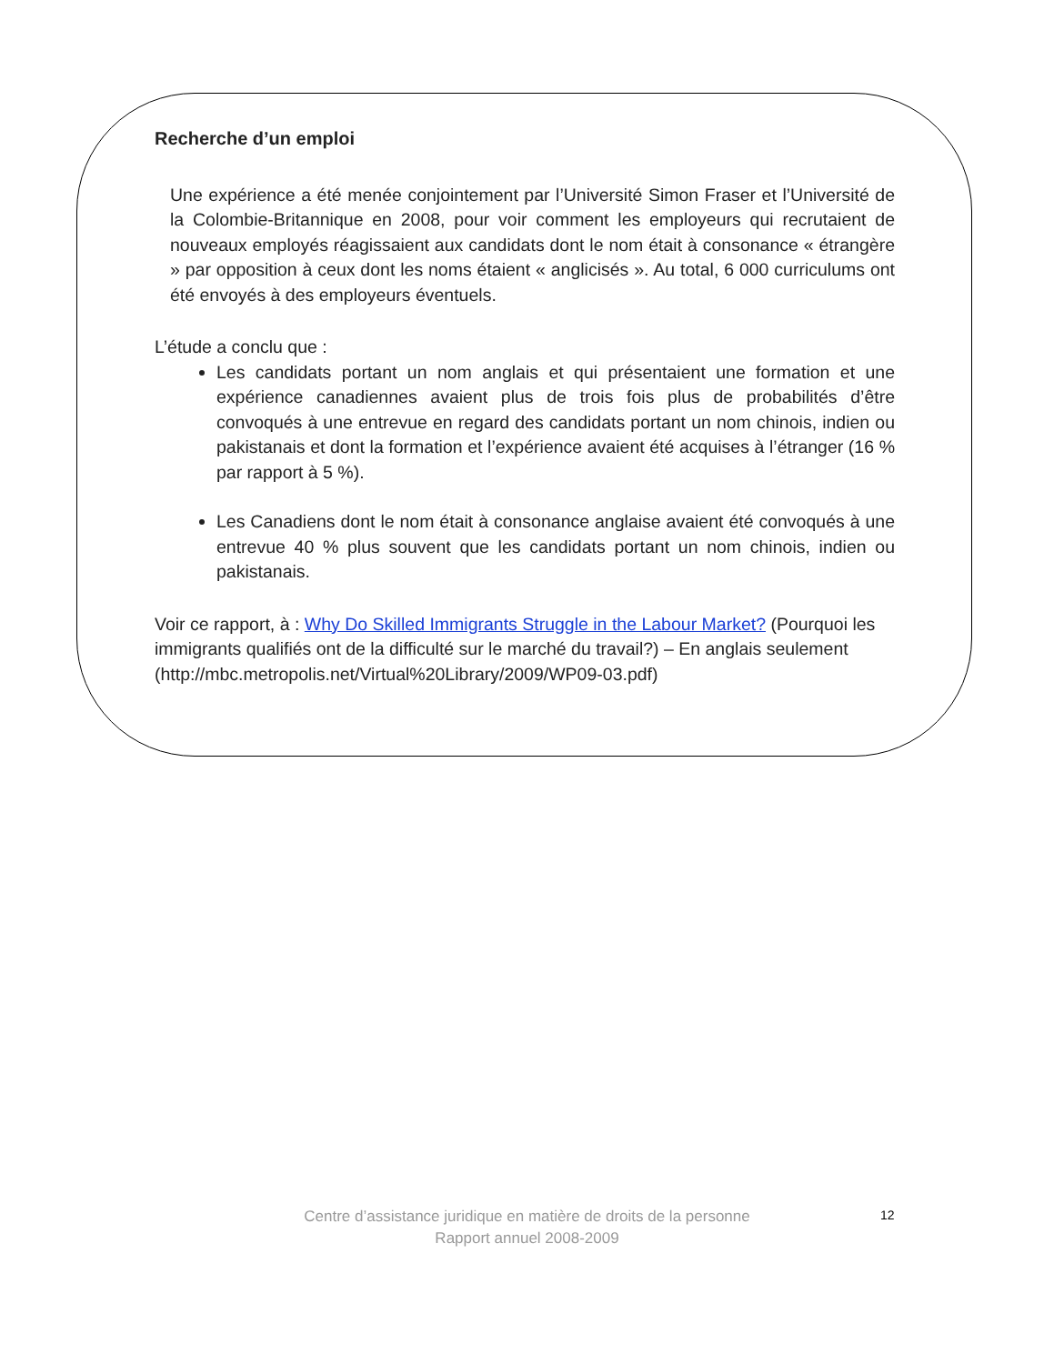Recherche d’un emploi
Une expérience a été menée conjointement par l’Université Simon Fraser et l’Université de la Colombie-Britannique en 2008, pour voir comment les employeurs qui recrutaient de nouveaux employés réagissaient aux candidats dont le nom était à consonance « étrangère » par opposition à ceux dont les noms étaient « anglicisés ». Au total, 6 000 curriculums ont été envoyés à des employeurs éventuels.
L’étude a conclu que :
Les candidats portant un nom anglais et qui présentaient une formation et une expérience canadiennes avaient plus de trois fois plus de probabilités d’être convoqués à une entrevue en regard des candidats portant un nom chinois, indien ou pakistanais et dont la formation et l’expérience avaient été acquises à l’étranger (16 % par rapport à 5 %).
Les Canadiens dont le nom était à consonance anglaise avaient été convoqués à une entrevue 40 % plus souvent que les candidats portant un nom chinois, indien ou pakistanais.
Voir ce rapport, à : Why Do Skilled Immigrants Struggle in the Labour Market? (Pourquoi les immigrants qualifiés ont de la difficulté sur le marché du travail?) – En anglais seulement
(http://mbc.metropolis.net/Virtual%20Library/2009/WP09-03.pdf)
Centre d’assistance juridique en matière de droits de la personne
Rapport annuel 2008-2009
12